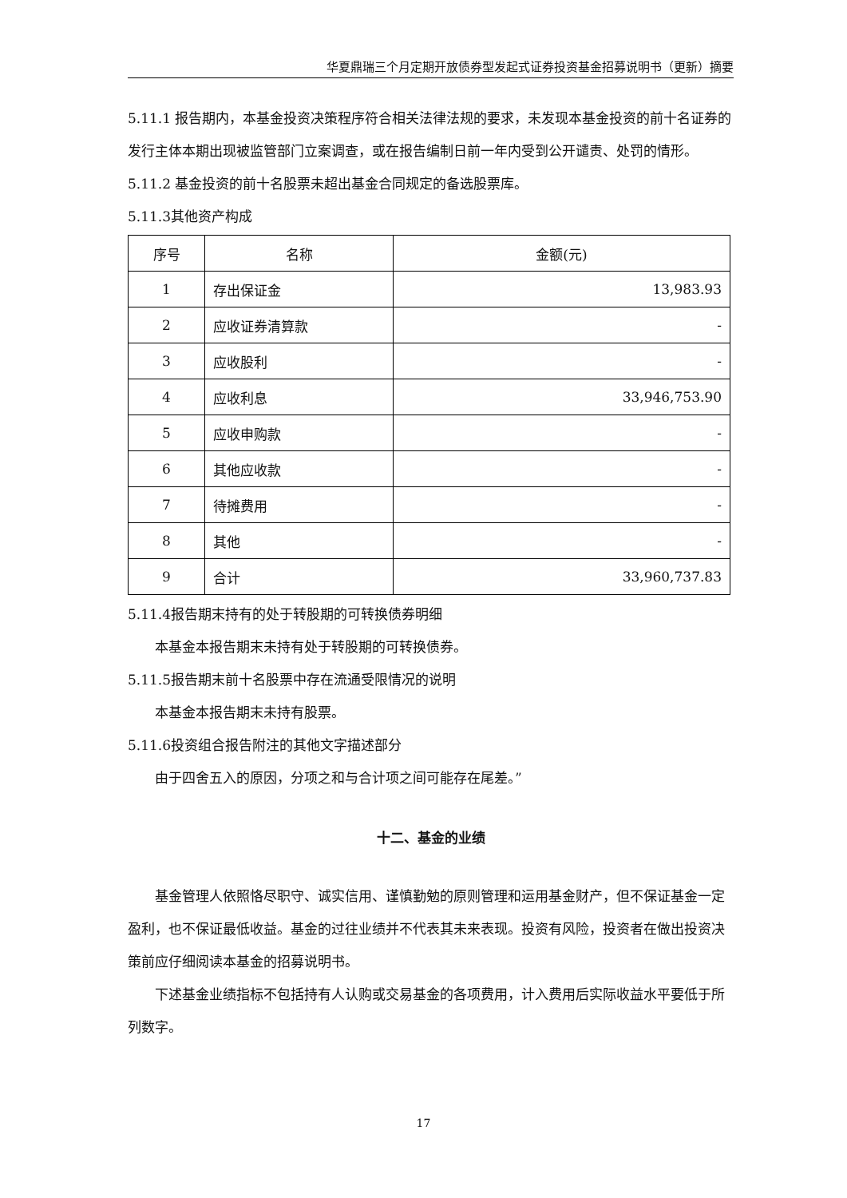华夏鼎瑞三个月定期开放债券型发起式证券投资基金招募说明书（更新）摘要
5.11.1 报告期内，本基金投资决策程序符合相关法律法规的要求，未发现本基金投资的前十名证券的发行主体本期出现被监管部门立案调查，或在报告编制日前一年内受到公开谴责、处罚的情形。
5.11.2 基金投资的前十名股票未超出基金合同规定的备选股票库。
5.11.3其他资产构成
| 序号 | 名称 | 金额(元) |
| --- | --- | --- |
| 1 | 存出保证金 | 13,983.93 |
| 2 | 应收证券清算款 | - |
| 3 | 应收股利 | - |
| 4 | 应收利息 | 33,946,753.90 |
| 5 | 应收申购款 | - |
| 6 | 其他应收款 | - |
| 7 | 待摊费用 | - |
| 8 | 其他 | - |
| 9 | 合计 | 33,960,737.83 |
5.11.4报告期末持有的处于转股期的可转换债券明细
本基金本报告期末未持有处于转股期的可转换债券。
5.11.5报告期末前十名股票中存在流通受限情况的说明
本基金本报告期末未持有股票。
5.11.6投资组合报告附注的其他文字描述部分
由于四舍五入的原因，分项之和与合计项之间可能存在尾差。”
十二、基金的业绩
基金管理人依照恪尽职守、诚实信用、谨慎勤勉的原则管理和运用基金财产，但不保证基金一定盈利，也不保证最低收益。基金的过往业绩并不代表其未来表现。投资有风险，投资者在做出投资决策前应仔细阅读本基金的招募说明书。
下述基金业绩指标不包括持有人认购或交易基金的各项费用，计入费用后实际收益水平要低于所列数字。
17